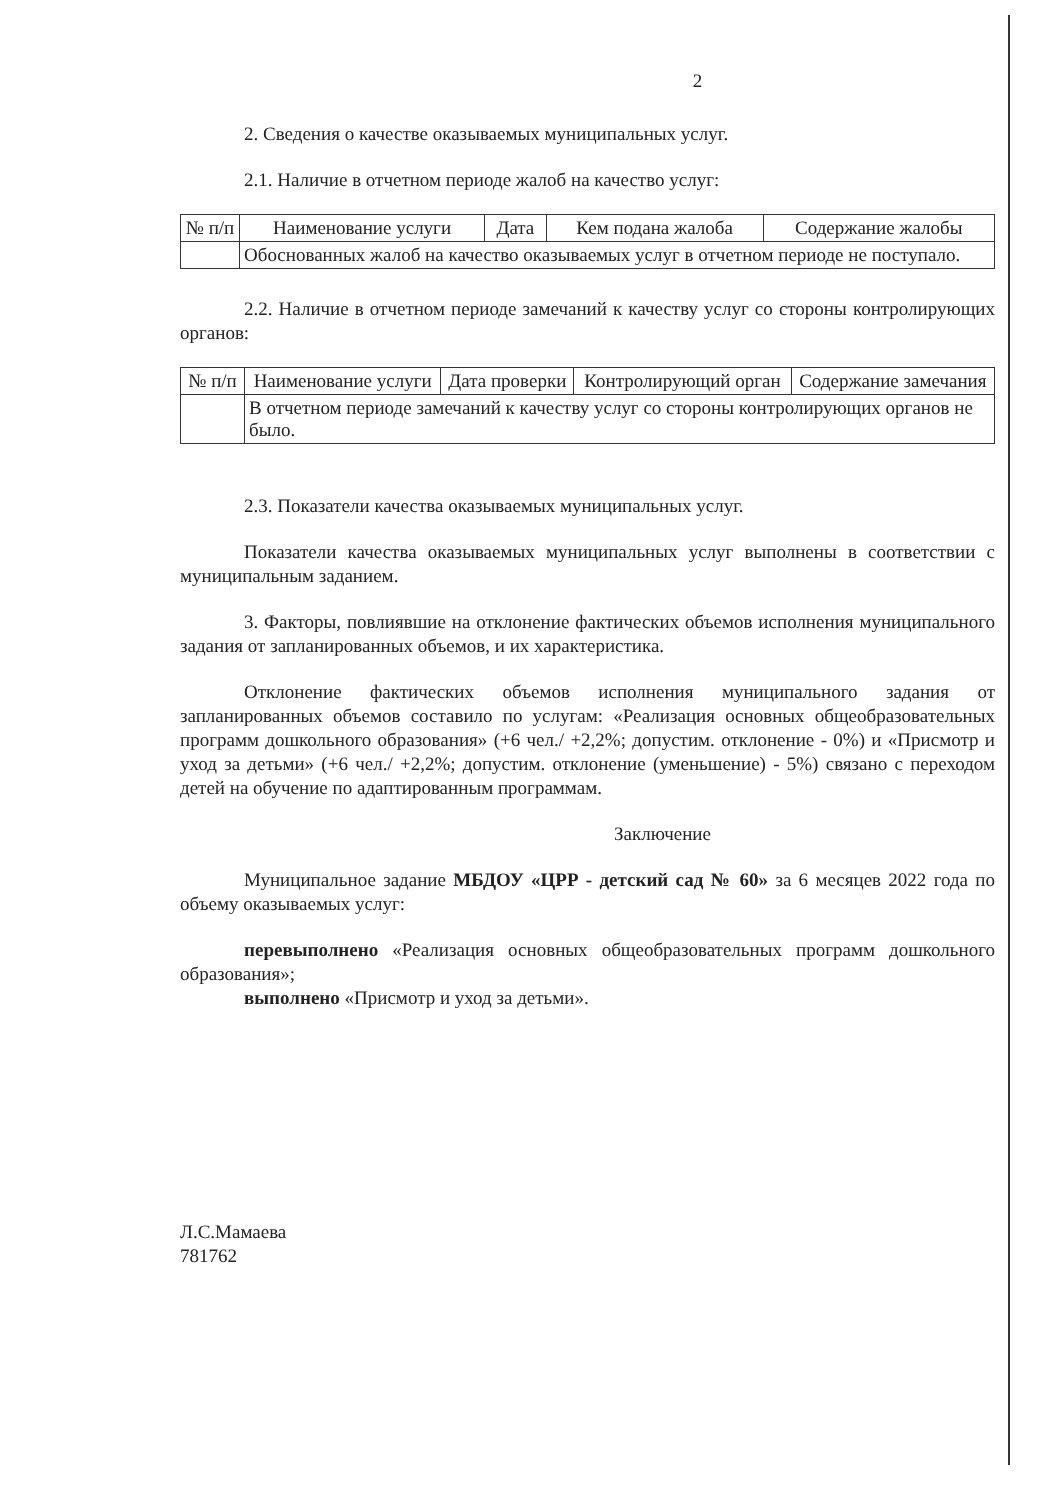2
2. Сведения о качестве оказываемых муниципальных услуг.
2.1. Наличие в отчетном периоде жалоб на качество услуг:
| № п/п | Наименование услуги | Дата | Кем подана жалоба | Содержание жалобы |
| --- | --- | --- | --- | --- |
| | Обоснованных жалоб на качество оказываемых услуг в отчетном периоде не поступало. | | | |
2.2. Наличие в отчетном периоде замечаний к качеству услуг со стороны контролирующих органов:
| № п/п | Наименование услуги | Дата проверки | Контролирующий орган | Содержание замечания |
| --- | --- | --- | --- | --- |
| | В отчетном периоде замечаний к качеству услуг со стороны контролирующих органов не было. | | | |
2.3. Показатели качества оказываемых муниципальных услуг.
Показатели качества оказываемых муниципальных услуг выполнены в соответствии с муниципальным заданием.
3. Факторы, повлиявшие на отклонение фактических объемов исполнения муниципального задания от запланированных объемов, и их характеристика.
Отклонение фактических объемов исполнения муниципального задания от запланированных объемов составило по услугам: «Реализация основных общеобразовательных программ дошкольного образования» (+6 чел./ +2,2%; допустим. отклонение - 0%) и «Присмотр и уход за детьми» (+6 чел./ +2,2%; допустим. отклонение (уменьшение) - 5%) связано с переходом детей на обучение по адаптированным программам.
Заключение
Муниципальное задание МБДОУ «ЦРР - детский сад № 60» за 6 месяцев 2022 года по объему оказываемых услуг:
перевыполнено «Реализация основных общеобразовательных программ дошкольного образования»;
выполнено «Присмотр и уход за детьми».
Л.С.Мамаева
781762